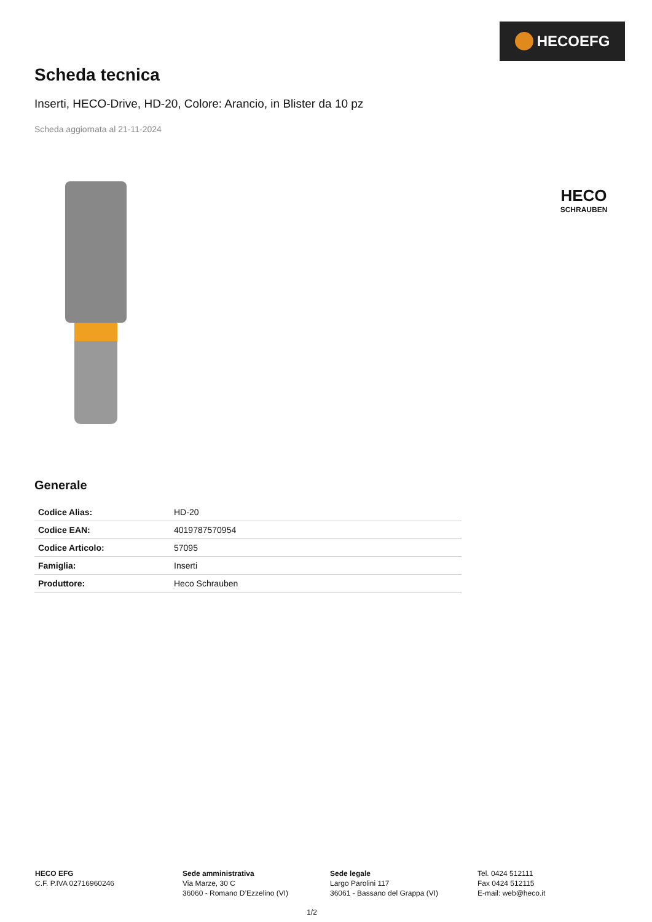HECOEFG
Scheda tecnica
Inserti, HECO-Drive, HD-20, Colore: Arancio, in Blister da 10 pz
Scheda aggiornata al 21-11-2024
HECO
SCHRAUBEN
Generale
| Codice Alias: | HD-20 |
| Codice EAN: | 4019787570954 |
| Codice Articolo: | 57095 |
| Famiglia: | Inserti |
| Produttore: | Heco Schrauben |
HECO EFG
C.F. P.IVA 02716960246
Sede amministrativa
Via Marze, 30 C
36060 - Romano D’Ezzelino (VI)
Sede legale
Largo Parolini 117
36061 - Bassano del Grappa (VI)
Tel. 0424 512111
Fax 0424 512115
E-mail: web@heco.it
1/2